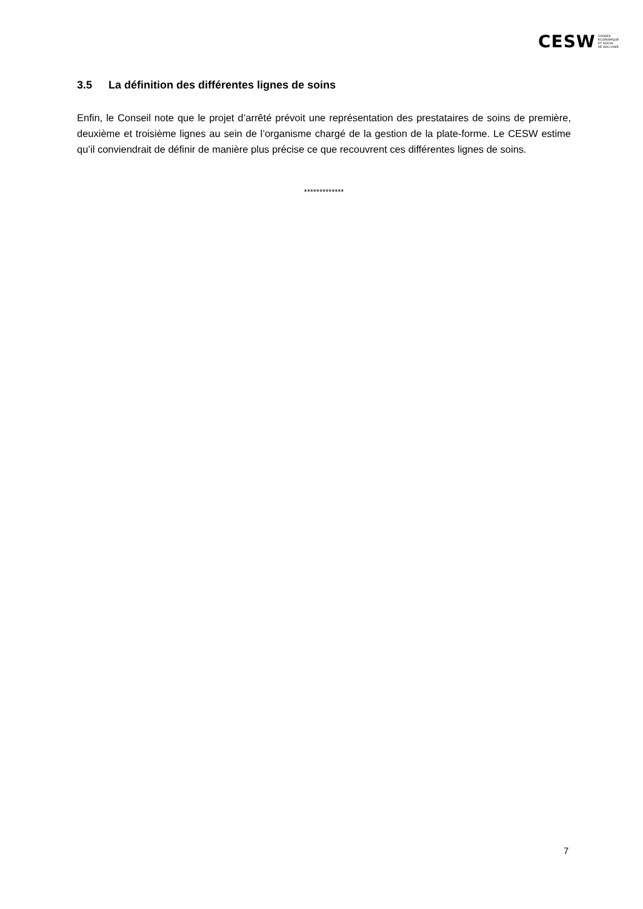CESW
CONSEIL
ECONOMIQUE
ET SOCIAL
DE WALLONIE
3.5 La définition des différentes lignes de soins
Enfin, le Conseil note que le projet d’arrêté prévoit une représentation des prestataires de soins de première, deuxième et troisième lignes au sein de l’organisme chargé de la gestion de la plate-forme. Le CESW estime qu’il conviendrait de définir de manière plus précise ce que recouvrent ces différentes lignes de soins.
*************
7